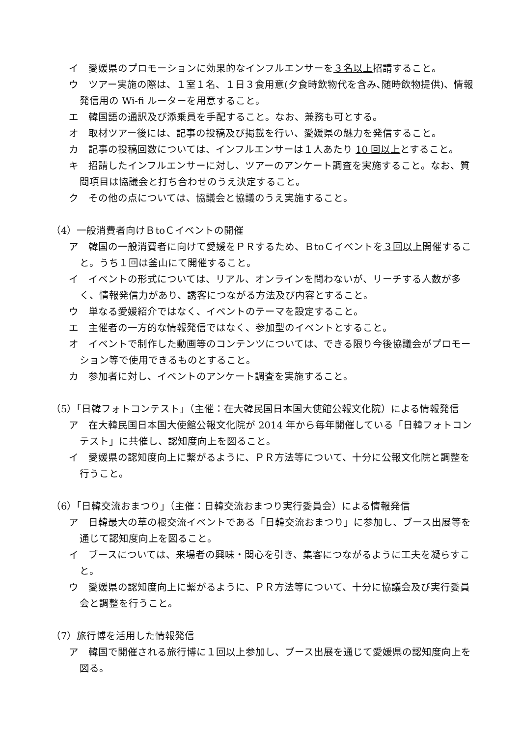イ　愛媛県のプロモーションに効果的なインフルエンサーを３名以上招請すること。
ウ　ツアー実施の際は、１室１名、１日３食用意(夕食時飲物代を含み､随時飲物提供)、情報発信用の Wi-fi ルーターを用意すること。
エ　韓国語の通訳及び添乗員を手配すること。なお、兼務も可とする。
オ　取材ツアー後には、記事の投稿及び掲載を行い、愛媛県の魅力を発信すること。
カ　記事の投稿回数については、インフルエンサーは１人あたり 10 回以上とすること。
キ　招請したインフルエンサーに対し、ツアーのアンケート調査を実施すること。なお、質問項目は協議会と打ち合わせのうえ決定すること。
ク　その他の点については、協議会と協議のうえ実施すること。
（4）一般消費者向けＢtoＣイベントの開催
ア　韓国の一般消費者に向けて愛媛をＰＲするため、ＢtoＣイベントを３回以上開催すること。うち１回は釜山にて開催すること。
イ　イベントの形式については、リアル、オンラインを問わないが、リーチする人数が多く、情報発信力があり、誘客につながる方法及び内容とすること。
ウ　単なる愛媛紹介ではなく、イベントのテーマを設定すること。
エ　主催者の一方的な情報発信ではなく、参加型のイベントとすること。
オ　イベントで制作した動画等のコンテンツについては、できる限り今後協議会がプロモーション等で使用できるものとすること。
カ　参加者に対し、イベントのアンケート調査を実施すること。
（5）「日韓フォトコンテスト」（主催：在大韓民国日本国大使館公報文化院）による情報発信
ア　在大韓民国日本国大使館公報文化院が 2014 年から毎年開催している「日韓フォトコンテスト」に共催し、認知度向上を図ること。
イ　愛媛県の認知度向上に繋がるように、ＰＲ方法等について、十分に公報文化院と調整を行うこと。
（6）「日韓交流おまつり」（主催：日韓交流おまつり実行委員会）による情報発信
ア　日韓最大の草の根交流イベントである「日韓交流おまつり」に参加し、ブース出展等を通じて認知度向上を図ること。
イ　ブースについては、来場者の興味・関心を引き、集客につながるように工夫を凝らすこと。
ウ　愛媛県の認知度向上に繋がるように、ＰＲ方法等について、十分に協議会及び実行委員会と調整を行うこと。
（7）旅行博を活用した情報発信
ア　韓国で開催される旅行博に１回以上参加し、ブース出展を通じて愛媛県の認知度向上を図る。